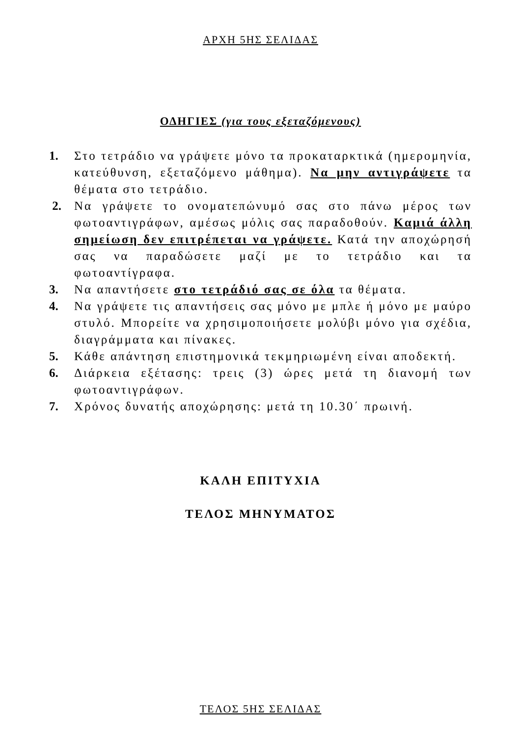ΑΡΧΗ 5ΗΣ ΣΕΛΙΔΑΣ
ΟΔΗΓΙΕΣ (για τους εξεταζόμενους)
1. Στο τετράδιο να γράψετε μόνο τα προκαταρκτικά (ημερομηνία, κατεύθυνση, εξεταζόμενο μάθημα). Να μην αντιγράψετε τα θέματα στο τετράδιο.
2. Να γράψετε το ονοματεπώνυμό σας στο πάνω μέρος των φωτοαντιγράφων, αμέσως μόλις σας παραδοθούν. Καμιά άλλη σημείωση δεν επιτρέπεται να γράψετε. Κατά την αποχώρησή σας να παραδώσετε μαζί με το τετράδιο και τα φωτοαντίγραφα.
3. Να απαντήσετε στο τετράδιό σας σε όλα τα θέματα.
4. Να γράψετε τις απαντήσεις σας μόνο με μπλε ή μόνο με μαύρο στυλό. Μπορείτε να χρησιμοποιήσετε μολύβι μόνο για σχέδια, διαγράμματα και πίνακες.
5. Κάθε απάντηση επιστημονικά τεκμηριωμένη είναι αποδεκτή.
6. Διάρκεια εξέτασης: τρεις (3) ώρες μετά τη διανομή των φωτοαντιγράφων.
7. Χρόνος δυνατής αποχώρησης: μετά τη 10.30΄ πρωινή.
ΚΑΛΗ ΕΠΙΤΥΧΙΑ
ΤΕΛΟΣ ΜΗΝΥΜΑΤΟΣ
ΤΕΛΟΣ 5ΗΣ ΣΕΛΙΔΑΣ